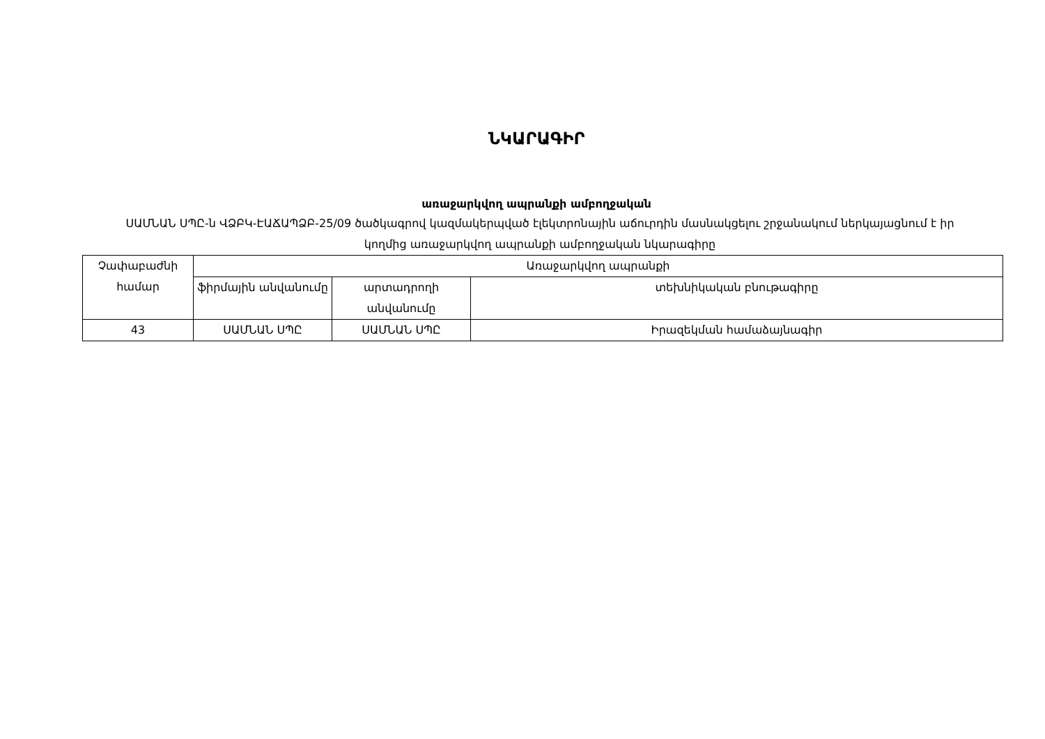ՆԿԱՐԱԳԻՐ
առաջարկվող ապրանքի ամբողջական
ՍԱՄՆԱՆ ՍՊԸ-ն ՎՁԲԿ-ԷԱՃԱՊՁԲ-25/09 ծածկագրով կազմակերպված էլեկտրոնային աճուրդին մասնակցելու շրջանակում ներկայացնում է իր կողմից առաջարկվող ապրանքի ամբողջական նկարագիրը
| Չափաբաժնի համար | Առաջարկվող ապրանքի | | |
| --- | --- | --- | --- |
| | ֆիրմային անվանումը | արտադրողի անվանումը | տեխնիկական բնութագիրը |
| 43 | ՍԱՄՆԱՆ ՍՊԸ | ՍԱՄՆԱՆ ՍՊԸ | Իրազեկման համաձայնագիր |